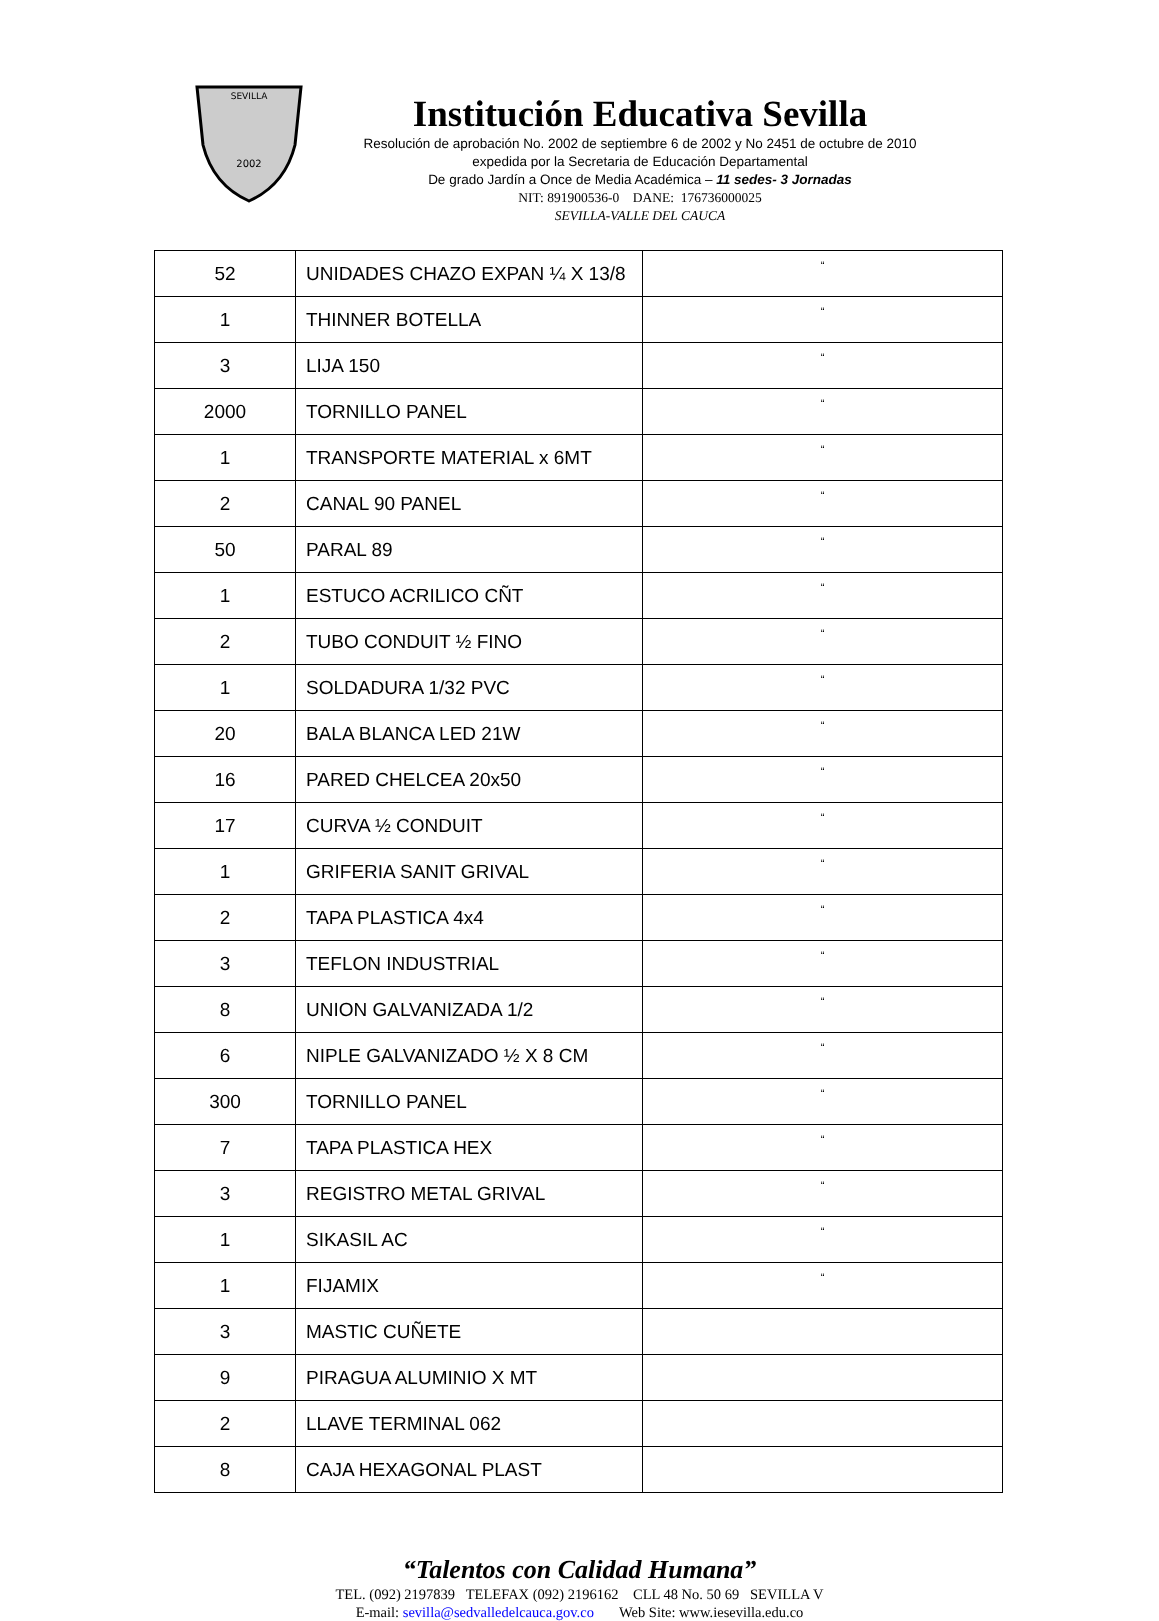SEVILLA
2002
Institución Educativa Sevilla
Resolución de aprobación No. 2002 de septiembre 6 de 2002 y No 2451 de octubre de 2010
expedida por la Secretaria de Educación Departamental
De grado Jardín a Once de Media Académica – 11 sedes- 3 Jornadas
NIT: 891900536-0 DANE: 176736000025
SEVILLA-VALLE DEL CAUCA
| 52 | UNIDADES CHAZO EXPAN ¼ X 13/8 | “ |
| 1 | THINNER BOTELLA | “ |
| 3 | LIJA 150 | “ |
| 2000 | TORNILLO PANEL | “ |
| 1 | TRANSPORTE MATERIAL x 6MT | “ |
| 2 | CANAL 90 PANEL | “ |
| 50 | PARAL 89 | “ |
| 1 | ESTUCO ACRILICO CÑT | “ |
| 2 | TUBO CONDUIT ½ FINO | “ |
| 1 | SOLDADURA 1/32 PVC | “ |
| 20 | BALA BLANCA LED 21W | “ |
| 16 | PARED CHELCEA 20x50 | “ |
| 17 | CURVA ½ CONDUIT | “ |
| 1 | GRIFERIA SANIT GRIVAL | “ |
| 2 | TAPA PLASTICA 4x4 | “ |
| 3 | TEFLON INDUSTRIAL | “ |
| 8 | UNION GALVANIZADA 1/2 | “ |
| 6 | NIPLE GALVANIZADO ½ X 8 CM | “ |
| 300 | TORNILLO PANEL | “ |
| 7 | TAPA PLASTICA HEX | “ |
| 3 | REGISTRO METAL GRIVAL | “ |
| 1 | SIKASIL AC | “ |
| 1 | FIJAMIX | “ |
| 3 | MASTIC CUÑETE | |
| 9 | PIRAGUA ALUMINIO X MT | |
| 2 | LLAVE TERMINAL 062 | |
| 8 | CAJA HEXAGONAL PLAST | |
“Talentos con Calidad Humana”
TEL. (092) 2197839 TELEFAX (092) 2196162 CLL 48 No. 50 69 SEVILLA V
E-mail: sevilla@sedvalledelcauca.gov.co Web Site: www.iesevilla.edu.co